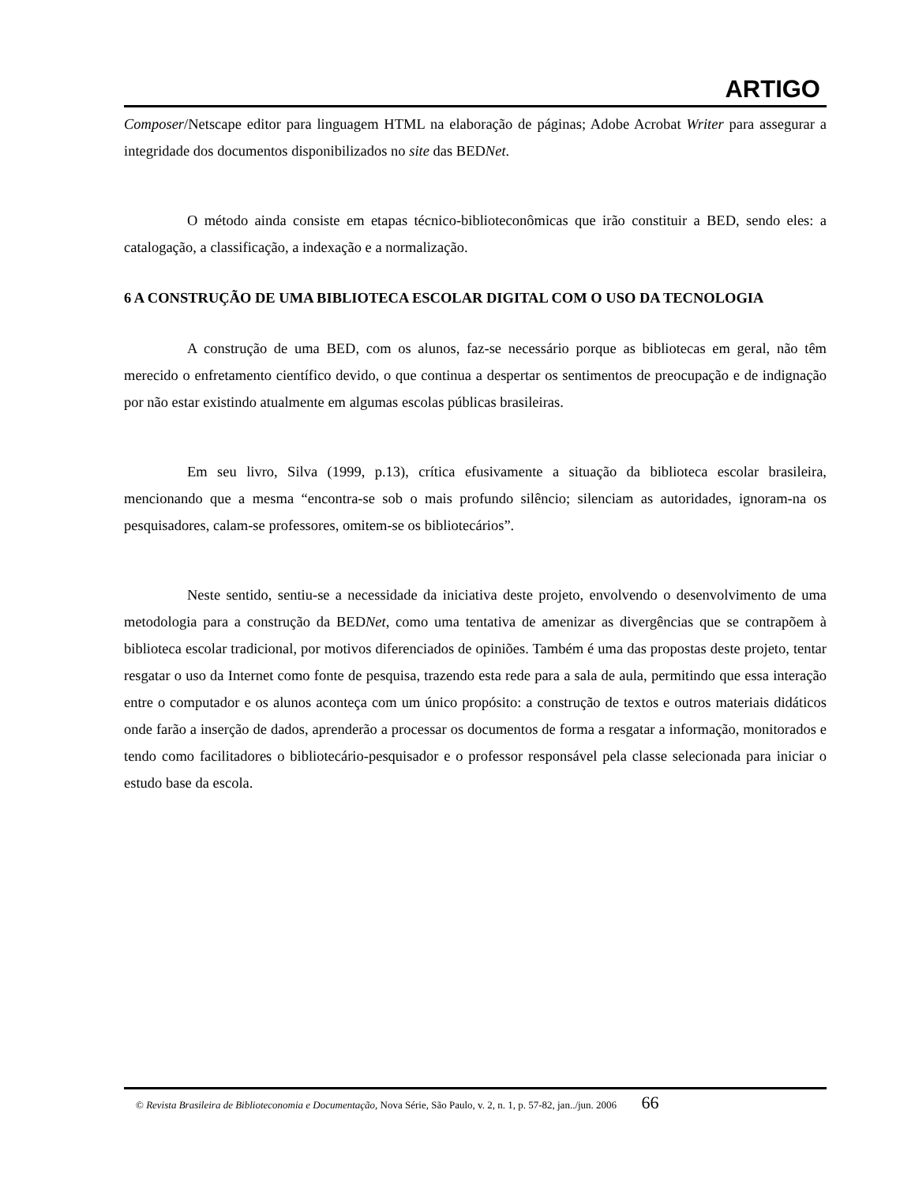ARTIGO
Composer/Netscape editor para linguagem HTML na elaboração de páginas; Adobe Acrobat Writer para assegurar a integridade dos documentos disponibilizados no site das BEDNet.
O método ainda consiste em etapas técnico-biblioteconômicas que irão constituir a BED, sendo eles: a catalogação, a classificação, a indexação e a normalização.
6 A CONSTRUÇÃO DE UMA BIBLIOTECA ESCOLAR DIGITAL COM O USO DA TECNOLOGIA
A construção de uma BED, com os alunos, faz-se necessário porque as bibliotecas em geral, não têm merecido o enfretamento científico devido, o que continua a despertar os sentimentos de preocupação e de indignação por não estar existindo atualmente em algumas escolas públicas brasileiras.
Em seu livro, Silva (1999, p.13), crítica efusivamente a situação da biblioteca escolar brasileira, mencionando que a mesma “encontra-se sob o mais profundo silêncio; silenciam as autoridades, ignoram-na os pesquisadores, calam-se professores, omitem-se os bibliotecários”.
Neste sentido, sentiu-se a necessidade da iniciativa deste projeto, envolvendo o desenvolvimento de uma metodologia para a construção da BEDNet, como uma tentativa de amenizar as divergências que se contrapõem à biblioteca escolar tradicional, por motivos diferenciados de opiniões. Também é uma das propostas deste projeto, tentar resgatar o uso da Internet como fonte de pesquisa, trazendo esta rede para a sala de aula, permitindo que essa interação entre o computador e os alunos aconteça com um único propósito: a construção de textos e outros materiais didáticos onde farão a inserção de dados, aprenderão a processar os documentos de forma a resgatar a informação, monitorados e tendo como facilitadores o bibliotecário-pesquisador e o professor responsável pela classe selecionada para iniciar o estudo base da escola.
© Revista Brasileira de Biblioteconomia e Documentação, Nova Série, São Paulo, v. 2, n. 1, p. 57-82, jan../jun. 2006 66